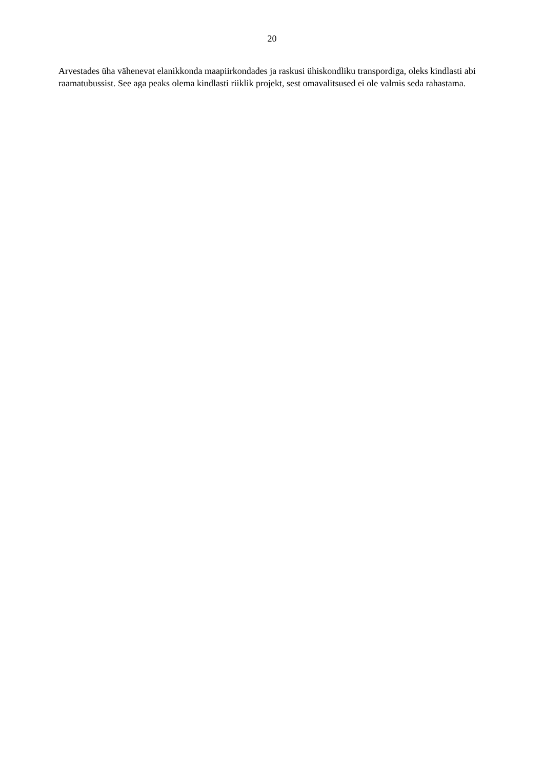20
Arvestades üha vähenevat elanikkonda maapiirkondades ja raskusi ühiskondliku transpordiga, oleks kindlasti abi raamatubussist. See aga peaks olema kindlasti riiklik projekt, sest omavalitsused ei ole valmis seda rahastama.